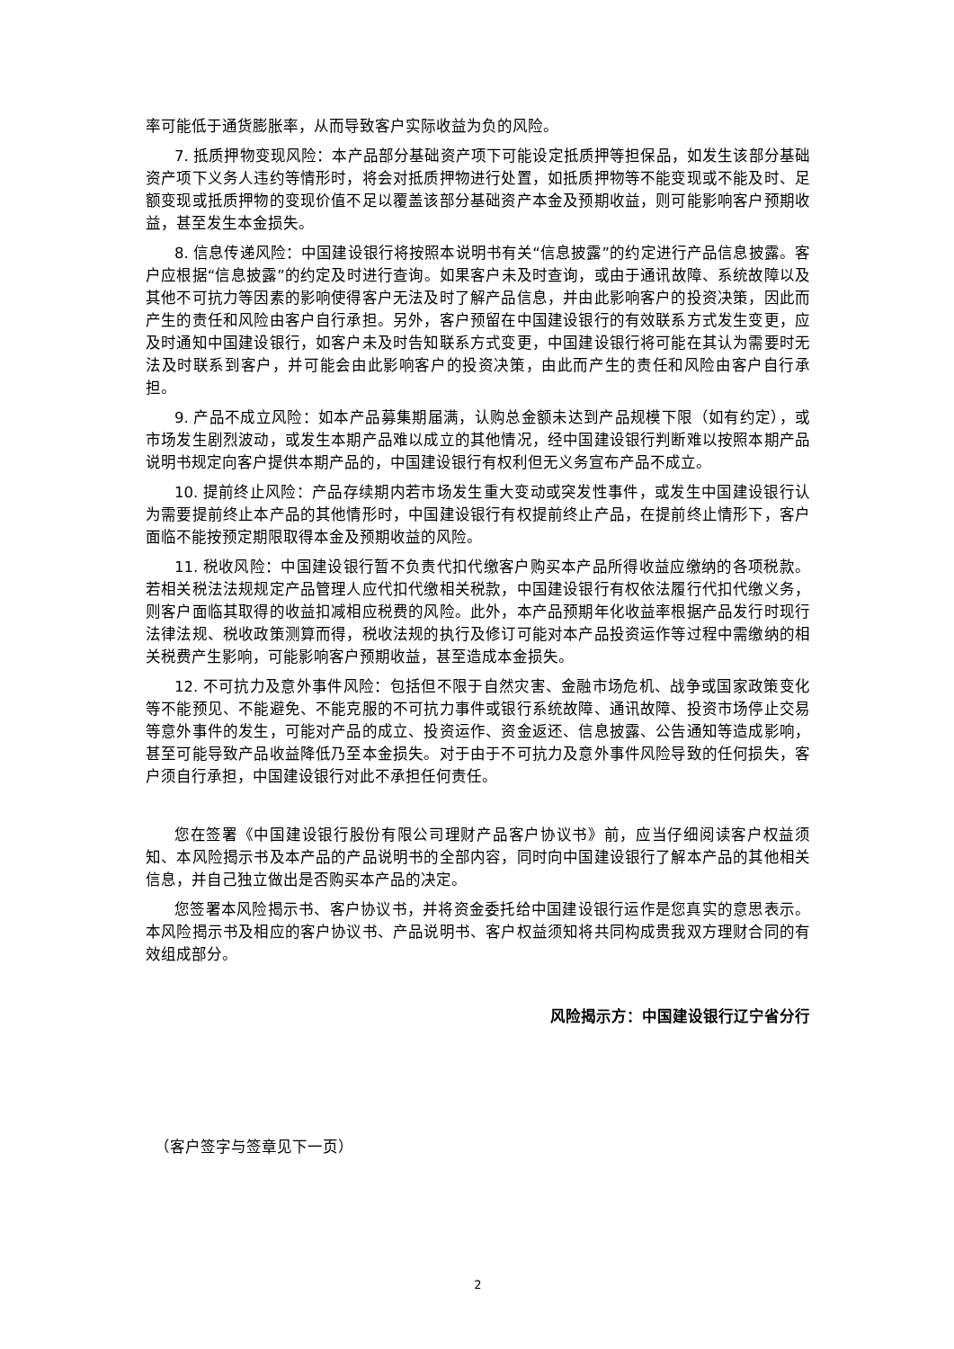率可能低于通货膨胀率，从而导致客户实际收益为负的风险。
7. 抵质押物变现风险：本产品部分基础资产项下可能设定抵质押等担保品，如发生该部分基础资产项下义务人违约等情形时，将会对抵质押物进行处置，如抵质押物等不能变现或不能及时、足额变现或抵质押物的变现价值不足以覆盖该部分基础资产本金及预期收益，则可能影响客户预期收益，甚至发生本金损失。
8. 信息传递风险：中国建设银行将按照本说明书有关“信息披露”的约定进行产品信息披露。客户应根据“信息披露”的约定及时进行查询。如果客户未及时查询，或由于通讯故障、系统故障以及其他不可抗力等因素的影响使得客户无法及时了解产品信息，并由此影响客户的投资决策，因此而产生的责任和风险由客户自行承担。另外，客户预留在中国建设银行的有效联系方式发生变更，应及时通知中国建设银行，如客户未及时告知联系方式变更，中国建设银行将可能在其认为需要时无法及时联系到客户，并可能会由此影响客户的投资决策，由此而产生的责任和风险由客户自行承担。
9. 产品不成立风险：如本产品募集期届满，认购总金额未达到产品规模下限（如有约定），或市场发生剧烈波动，或发生本期产品难以成立的其他情况，经中国建设银行判断难以按照本期产品说明书规定向客户提供本期产品的，中国建设银行有权利但无义务宣布产品不成立。
10. 提前终止风险：产品存续期内若市场发生重大变动或突发性事件，或发生中国建设银行认为需要提前终止本产品的其他情形时，中国建设银行有权提前终止产品，在提前终止情形下，客户面临不能按预定期限取得本金及预期收益的风险。
11. 税收风险：中国建设银行暂不负责代扣代缴客户购买本产品所得收益应缴纳的各项税款。若相关税法法规规定产品管理人应代扣代缴相关税款，中国建设银行有权依法履行代扣代缴义务，则客户面临其取得的收益扣减相应税费的风险。此外，本产品预期年化收益率根据产品发行时现行法律法规、税收政策测算而得，税收法规的执行及修订可能对本产品投资运作等过程中需缴纳的相关税费产生影响，可能影响客户预期收益，甚至造成本金损失。
12. 不可抗力及意外事件风险：包括但不限于自然灾害、金融市场危机、战争或国家政策变化等不能预见、不能避免、不能克服的不可抗力事件或银行系统故障、通讯故障、投资市场停止交易等意外事件的发生，可能对产品的成立、投资运作、资金返还、信息披露、公告通知等造成影响，甚至可能导致产品收益降低乃至本金损失。对于由于不可抗力及意外事件风险导致的任何损失，客户须自行承担，中国建设银行对此不承担任何责任。
您在签署《中国建设银行股份有限公司理财产品客户协议书》前，应当仔细阅读客户权益须知、本风险揭示书及本产品的产品说明书的全部内容，同时向中国建设银行了解本产品的其他相关信息，并自己独立做出是否购买本产品的决定。
您签署本风险揭示书、客户协议书，并将资金委托给中国建设银行运作是您真实的意思表示。本风险揭示书及相应的客户协议书、产品说明书、客户权益须知将共同构成贵我双方理财合同的有效组成部分。
风险揭示方：中国建设银行辽宁省分行
（客户签字与签章见下一页）
2